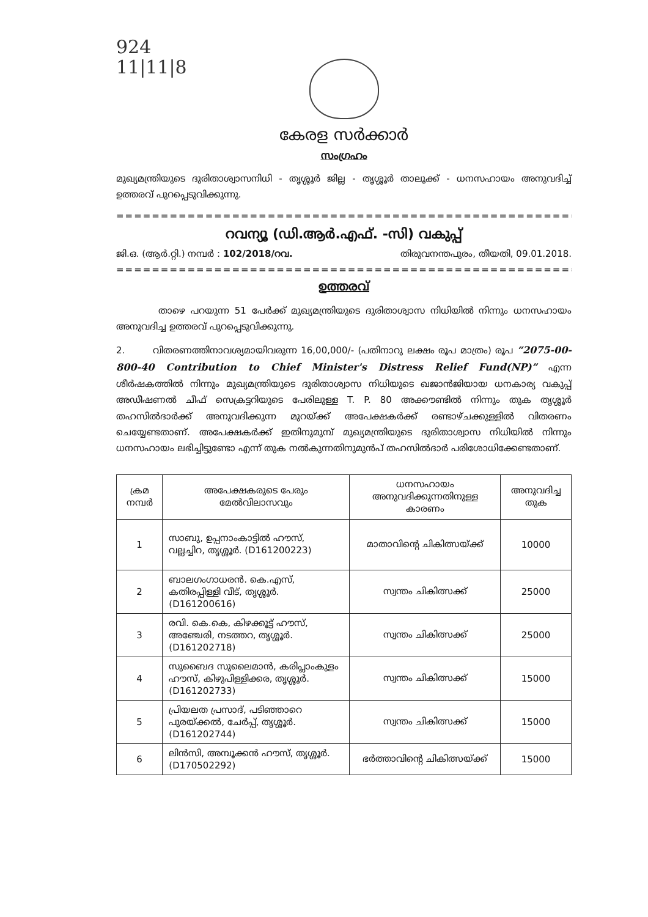924
11|11|8
കേരള സർക്കാർ
സംഗ്രഹം
മുഖ്യമന്ത്രിയുടെ ദുരിതാശ്വാസനിധി - തൃശ്ശൂർ ജില്ല - തൃശ്ശൂർ താലൂക്ക് - ധനസഹായം അനുവദിച്ച് ഉത്തരവ് പുറപ്പെടുവിക്കുന്നു.
==========================================================
റവന്യൂ (ഡി.ആർ.എഫ്. -സി) വകുപ്പ്
ജി.ഒ. (ആർ.റ്റി.) നമ്പർ : 102/2018/റവ. തിരുവനന്തപുരം, തീയതി, 09.01.2018.
==========================================================
ഉത്തരവ്
താഴെ പറയുന്ന 51 പേർക്ക് മുഖ്യമന്ത്രിയുടെ ദുരിതാശ്വാസ നിധിയിൽ നിന്നും ധനസഹായം അനുവദിച്ച ഉത്തരവ് പുറപ്പെടുവിക്കുന്നു.
2. വിതരണത്തിനാവശ്യമായിവരുന്ന 16,00,000/- (പതിനാറു ലക്ഷം രൂപ മാത്രം) രൂപ “2075-00-800-40 Contribution to Chief Minister's Distress Relief Fund(NP)” എന്ന ശീർഷകത്തിൽ നിന്നും മുഖ്യമന്ത്രിയുടെ ദുരിതാശ്വാസ നിധിയുടെ ഖജാൻജിയായ ധനകാര്യ വകുപ്പ് അഡീഷണൽ ചീഫ് സെക്രട്ടറിയുടെ പേരിലുള്ള T. P. 80 അക്കൗണ്ടിൽ നിന്നും തുക തൃശ്ശൂർ തഹസിൽദാർക്ക് അനുവദിക്കുന്ന മുറയ്ക്ക് അപേക്ഷകർക്ക് രണ്ടാഴ്ചക്കുള്ളിൽ വിതരണം ചെയ്യേണ്ടതാണ്. അപേക്ഷകർക്ക് ഇതിനുമുമ്പ് മുഖ്യമന്ത്രിയുടെ ദുരിതാശ്വാസ നിധിയിൽ നിന്നും ധനസഹായം ലഭിച്ചിട്ടുണ്ടോ എന്ന് തുക നൽകുന്നതിനുമുൻപ് തഹസിൽദാർ പരിശോധിക്കേണ്ടതാണ്.
| ക്രമ നമ്പർ | അപേക്ഷകരുടെ പേരും മേൽവിലാസവും | ധനസഹായം അനുവദിക്കുന്നതിനുള്ള കാരണം | അനുവദിച്ച തുക |
| --- | --- | --- | --- |
| 1 | സാബു, ഉപ്പനാംകാട്ടിൽ ഹൗസ്, വല്ലച്ചിറ, തൃശ്ശൂർ. (D161200223) | മാതാവിന്റെ ചികിത്സയ്ക്ക് | 10000 |
| 2 | ബാലഗംഗാധരൻ. കെ.എസ്, കതിരപ്പിള്ളി വീട്, തൃശ്ശൂർ. (D161200616) | സ്വന്തം ചികിത്സക്ക് | 25000 |
| 3 | രവി. കെ.കെ, കിഴക്കൂട്ട് ഹൗസ്, അഞ്ചേരി, നടത്തറ, തൃശ്ശൂർ. (D161202718) | സ്വന്തം ചികിത്സക്ക് | 25000 |
| 4 | സുബൈദ സുലൈമാൻ, കരിപ്ലാംകുളം ഹൗസ്, കിഴുപിള്ളിക്കര, തൃശ്ശൂർ. (D161202733) | സ്വന്തം ചികിത്സക്ക് | 15000 |
| 5 | പ്രിയലത പ്രസാദ്, പടിഞ്ഞാറെ പുരയ്ക്കൽ, ചേർപ്പ്, തൃശ്ശൂർ. (D161202744) | സ്വന്തം ചികിത്സക്ക് | 15000 |
| 6 | ലിൻസി, അമ്പൂക്കൻ ഹൗസ്, തൃശ്ശൂർ. (D170502292) | ഭർത്താവിന്റെ ചികിത്സയ്ക്ക് | 15000 |